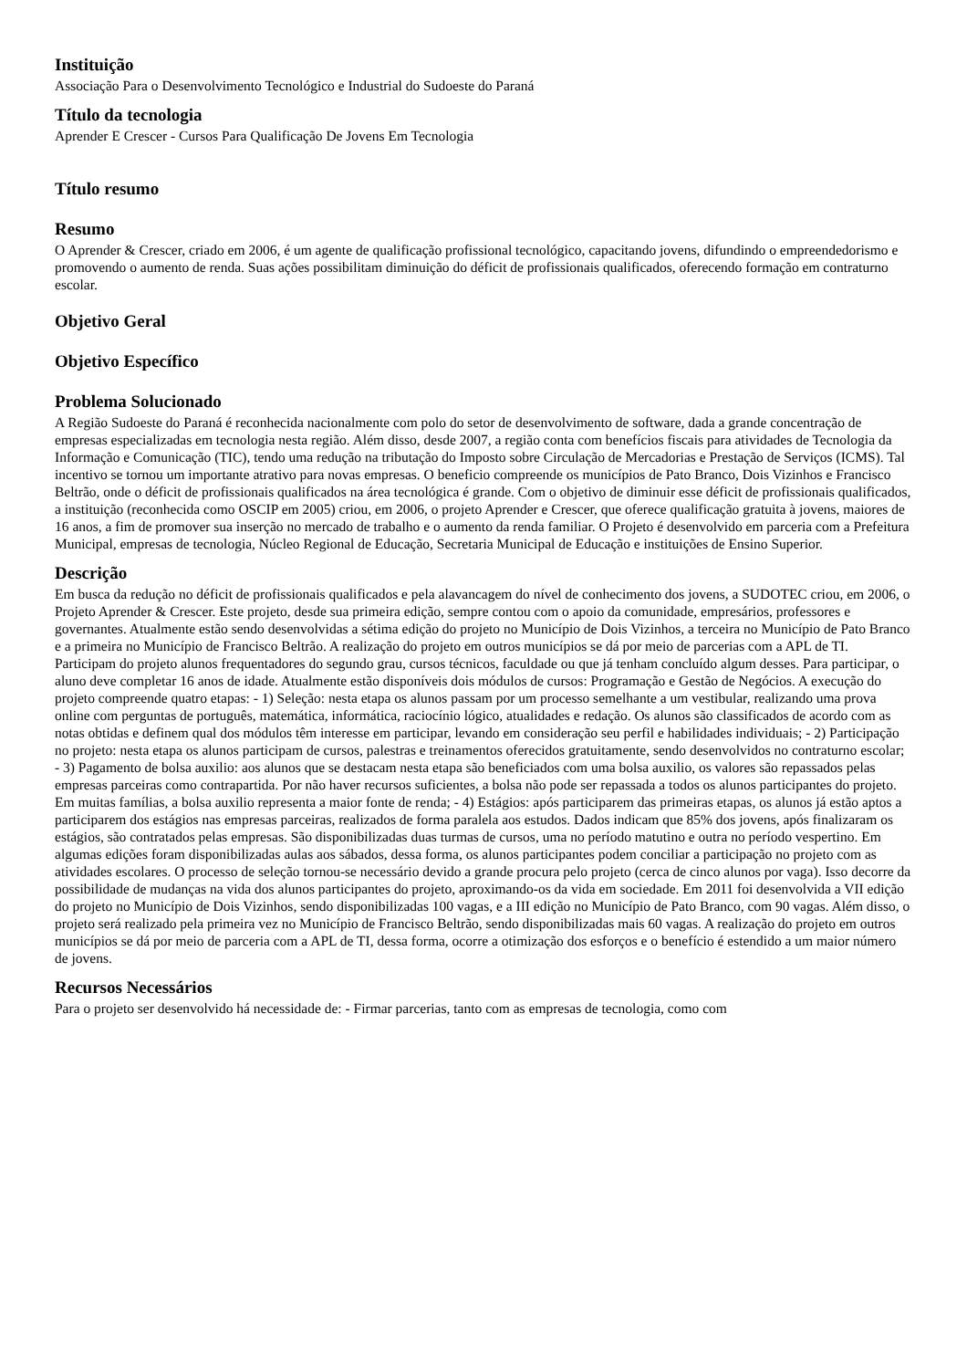Instituição
Associação Para o Desenvolvimento Tecnológico e Industrial do Sudoeste do Paraná
Título da tecnologia
Aprender E Crescer - Cursos Para Qualificação De Jovens Em Tecnologia
Título resumo
Resumo
O Aprender & Crescer, criado em 2006, é um agente de qualificação profissional tecnológico, capacitando jovens, difundindo o empreendedorismo e promovendo o aumento de renda. Suas ações possibilitam diminuição do déficit de profissionais qualificados, oferecendo formação em contraturno escolar.
Objetivo Geral
Objetivo Específico
Problema Solucionado
A Região Sudoeste do Paraná é reconhecida nacionalmente com polo do setor de desenvolvimento de software, dada a grande concentração de empresas especializadas em tecnologia nesta região. Além disso, desde 2007, a região conta com benefícios fiscais para atividades de Tecnologia da Informação e Comunicação (TIC), tendo uma redução na tributação do Imposto sobre Circulação de Mercadorias e Prestação de Serviços (ICMS). Tal incentivo se tornou um importante atrativo para novas empresas. O beneficio compreende os municípios de Pato Branco, Dois Vizinhos e Francisco Beltrão, onde o déficit de profissionais qualificados na área tecnológica é grande. Com o objetivo de diminuir esse déficit de profissionais qualificados, a instituição (reconhecida como OSCIP em 2005) criou, em 2006, o projeto Aprender e Crescer, que oferece qualificação gratuita à jovens, maiores de 16 anos, a fim de promover sua inserção no mercado de trabalho e o aumento da renda familiar. O Projeto é desenvolvido em parceria com a Prefeitura Municipal, empresas de tecnologia, Núcleo Regional de Educação, Secretaria Municipal de Educação e instituições de Ensino Superior.
Descrição
Em busca da redução no déficit de profissionais qualificados e pela alavancagem do nível de conhecimento dos jovens, a SUDOTEC criou, em 2006, o Projeto Aprender & Crescer. Este projeto, desde sua primeira edição, sempre contou com o apoio da comunidade, empresários, professores e governantes. Atualmente estão sendo desenvolvidas a sétima edição do projeto no Município de Dois Vizinhos, a terceira no Município de Pato Branco e a primeira no Município de Francisco Beltrão. A realização do projeto em outros municípios se dá por meio de parcerias com a APL de TI. Participam do projeto alunos frequentadores do segundo grau, cursos técnicos, faculdade ou que já tenham concluído algum desses. Para participar, o aluno deve completar 16 anos de idade. Atualmente estão disponíveis dois módulos de cursos: Programação e Gestão de Negócios. A execução do projeto compreende quatro etapas: - 1) Seleção: nesta etapa os alunos passam por um processo semelhante a um vestibular, realizando uma prova online com perguntas de português, matemática, informática, raciocínio lógico, atualidades e redação. Os alunos são classificados de acordo com as notas obtidas e definem qual dos módulos têm interesse em participar, levando em consideração seu perfil e habilidades individuais; - 2) Participação no projeto: nesta etapa os alunos participam de cursos, palestras e treinamentos oferecidos gratuitamente, sendo desenvolvidos no contraturno escolar; - 3) Pagamento de bolsa auxilio: aos alunos que se destacam nesta etapa são beneficiados com uma bolsa auxilio, os valores são repassados pelas empresas parceiras como contrapartida. Por não haver recursos suficientes, a bolsa não pode ser repassada a todos os alunos participantes do projeto. Em muitas famílias, a bolsa auxilio representa a maior fonte de renda; - 4) Estágios: após participarem das primeiras etapas, os alunos já estão aptos a participarem dos estágios nas empresas parceiras, realizados de forma paralela aos estudos. Dados indicam que 85% dos jovens, após finalizaram os estágios, são contratados pelas empresas. São disponibilizadas duas turmas de cursos, uma no período matutino e outra no período vespertino. Em algumas edições foram disponibilizadas aulas aos sábados, dessa forma, os alunos participantes podem conciliar a participação no projeto com as atividades escolares. O processo de seleção tornou-se necessário devido a grande procura pelo projeto (cerca de cinco alunos por vaga). Isso decorre da possibilidade de mudanças na vida dos alunos participantes do projeto, aproximando-os da vida em sociedade. Em 2011 foi desenvolvida a VII edição do projeto no Município de Dois Vizinhos, sendo disponibilizadas 100 vagas, e a III edição no Município de Pato Branco, com 90 vagas. Além disso, o projeto será realizado pela primeira vez no Município de Francisco Beltrão, sendo disponibilizadas mais 60 vagas. A realização do projeto em outros municípios se dá por meio de parceria com a APL de TI, dessa forma, ocorre a otimização dos esforços e o benefício é estendido a um maior número de jovens.
Recursos Necessários
Para o projeto ser desenvolvido há necessidade de: - Firmar parcerias, tanto com as empresas de tecnologia, como com